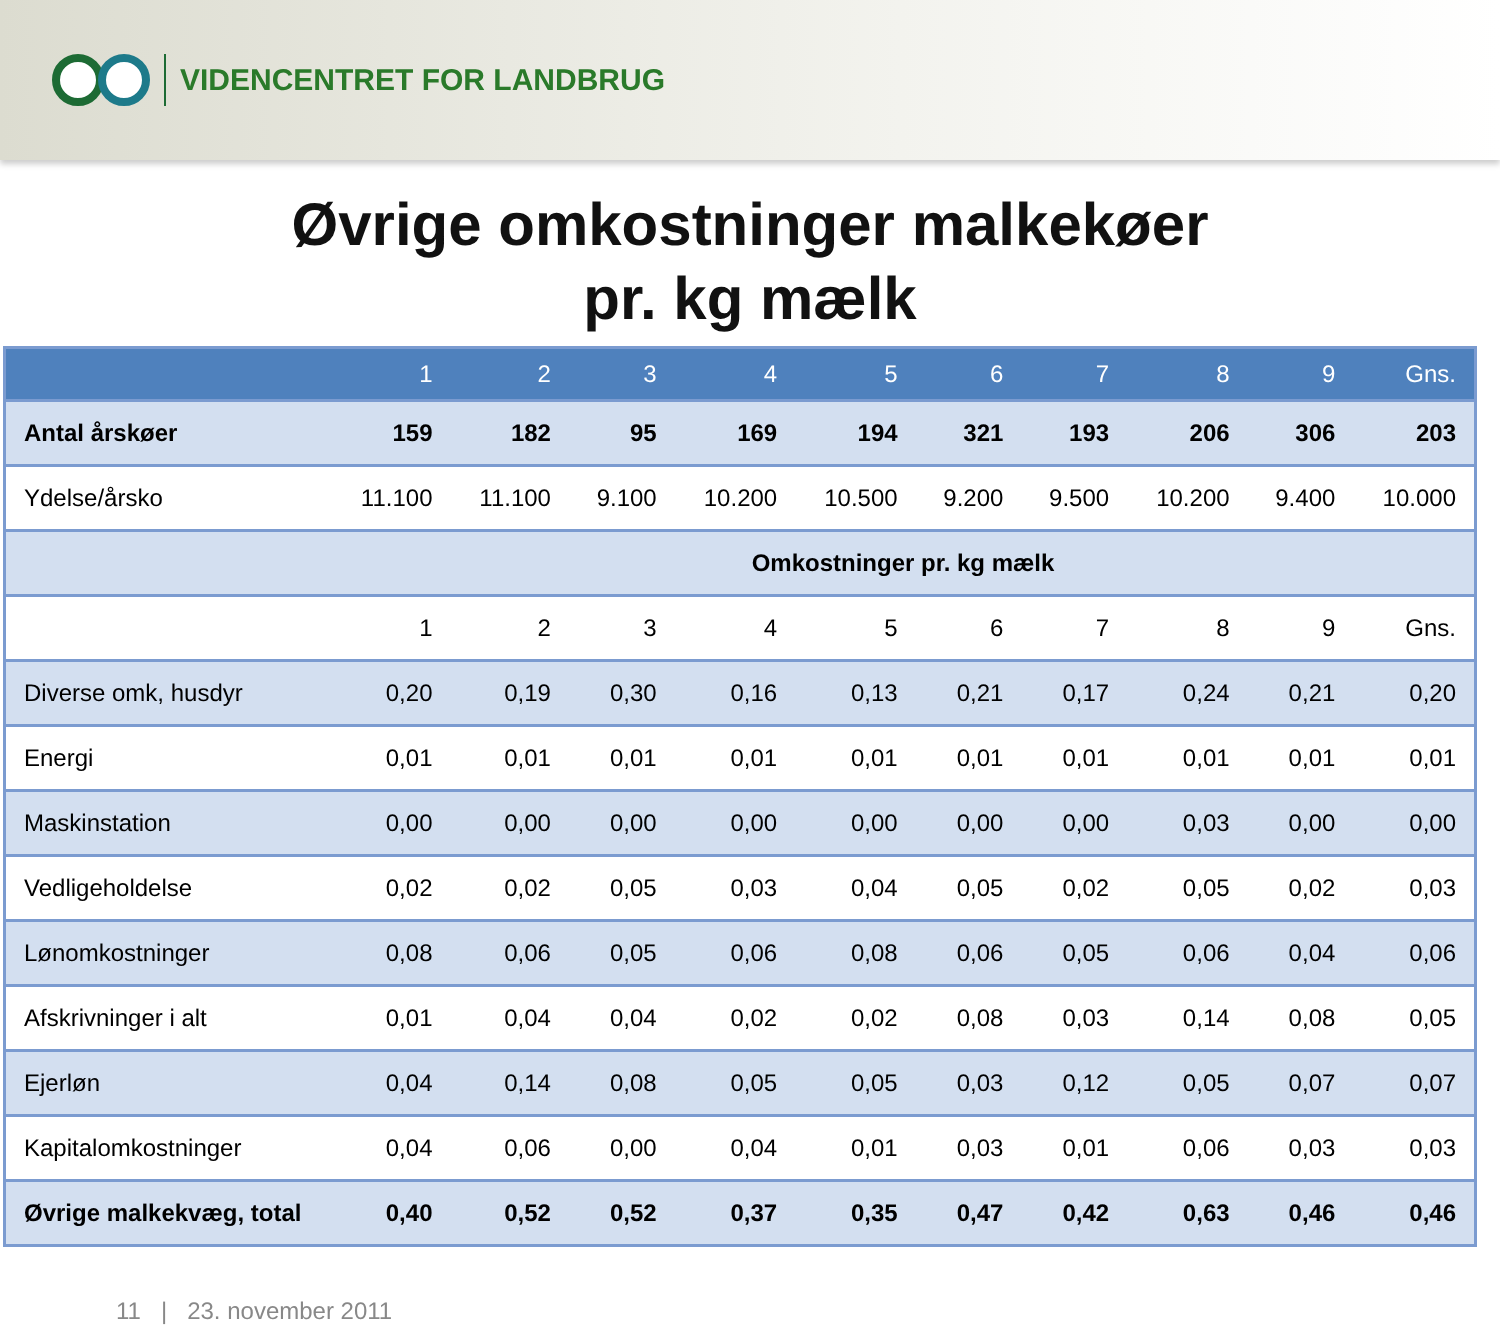VIDENCENTRET FOR LANDBRUG
Øvrige omkostninger malkekøer
pr. kg mælk
| | 1 | 2 | 3 | 4 | 5 | 6 | 7 | 8 | 9 | Gns. |
| --- | --- | --- | --- | --- | --- | --- | --- | --- | --- | --- |
| Antal årskøer | 159 | 182 | 95 | 169 | 194 | 321 | 193 | 206 | 306 | 203 |
| Ydelse/årsko | 11.100 | 11.100 | 9.100 | 10.200 | 10.500 | 9.200 | 9.500 | 10.200 | 9.400 | 10.000 |
| | Omkostninger pr. kg mælk | | | | | | | | | |
| | 1 | 2 | 3 | 4 | 5 | 6 | 7 | 8 | 9 | Gns. |
| Diverse omk, husdyr | 0,20 | 0,19 | 0,30 | 0,16 | 0,13 | 0,21 | 0,17 | 0,24 | 0,21 | 0,20 |
| Energi | 0,01 | 0,01 | 0,01 | 0,01 | 0,01 | 0,01 | 0,01 | 0,01 | 0,01 | 0,01 |
| Maskinstation | 0,00 | 0,00 | 0,00 | 0,00 | 0,00 | 0,00 | 0,00 | 0,03 | 0,00 | 0,00 |
| Vedligeholdelse | 0,02 | 0,02 | 0,05 | 0,03 | 0,04 | 0,05 | 0,02 | 0,05 | 0,02 | 0,03 |
| Lønomkostninger | 0,08 | 0,06 | 0,05 | 0,06 | 0,08 | 0,06 | 0,05 | 0,06 | 0,04 | 0,06 |
| Afskrivninger i alt | 0,01 | 0,04 | 0,04 | 0,02 | 0,02 | 0,08 | 0,03 | 0,14 | 0,08 | 0,05 |
| Ejerløn | 0,04 | 0,14 | 0,08 | 0,05 | 0,05 | 0,03 | 0,12 | 0,05 | 0,07 | 0,07 |
| Kapitalomkostninger | 0,04 | 0,06 | 0,00 | 0,04 | 0,01 | 0,03 | 0,01 | 0,06 | 0,03 | 0,03 |
| Øvrige malkekvæg, total | 0,40 | 0,52 | 0,52 | 0,37 | 0,35 | 0,47 | 0,42 | 0,63 | 0,46 | 0,46 |
11 | 23. november 2011